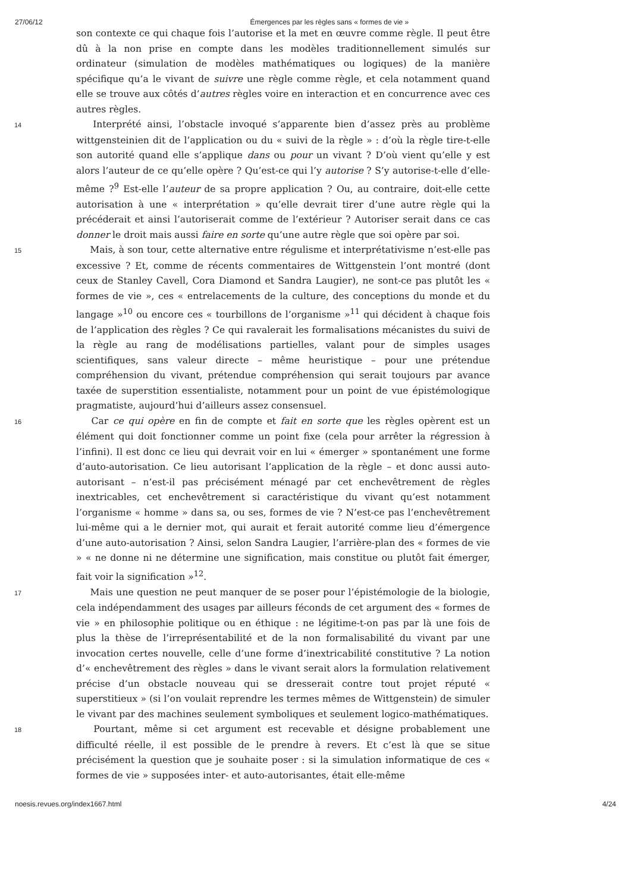27/06/12 Émergences par les règles sans « formes de vie »
son contexte ce qui chaque fois l’autorise et la met en œuvre comme règle. Il peut être dû à la non prise en compte dans les modèles traditionnellement simulés sur ordinateur (simulation de modèles mathématiques ou logiques) de la manière spécifique qu’a le vivant de suivre une règle comme règle, et cela notamment quand elle se trouve aux côtés d’autres règles voire en interaction et en concurrence avec ces autres règles.
14 Interprété ainsi, l’obstacle invoqué s’apparente bien d’assez près au problème wittgensteinien dit de l’application ou du « suivi de la règle » : d’où la règle tire-t-elle son autorité quand elle s’applique dans ou pour un vivant ? D’où vient qu’elle y est alors l’auteur de ce qu’elle opère ? Qu’est-ce qui l’y autorise ? S’y autorise-t-elle d’elle-même ?<sup>9</sup> Est-elle l’auteur de sa propre application ? Ou, au contraire, doit-elle cette autorisation à une « interprétation » qu’elle devrait tirer d’une autre règle qui la précéderait et ainsi l’autoriserait comme de l’extérieur ? Autoriser serait dans ce cas donner le droit mais aussi faire en sorte qu’une autre règle que soi opère par soi.
15 Mais, à son tour, cette alternative entre régulisme et interprétativisme n’est-elle pas excessive ? Et, comme de récents commentaires de Wittgenstein l’ont montré (dont ceux de Stanley Cavell, Cora Diamond et Sandra Laugier), ne sont-ce pas plutôt les « formes de vie », ces « entrelacements de la culture, des conceptions du monde et du langage »<sup>10</sup> ou encore ces « tourbillons de l’organisme »<sup>11</sup> qui décident à chaque fois de l’application des règles ? Ce qui ravalerait les formalisations mécanistes du suivi de la règle au rang de modélisations partielles, valant pour de simples usages scientifiques, sans valeur directe – même heuristique – pour une prétendue compréhension du vivant, prétendue compréhension qui serait toujours par avance taxée de superstition essentialiste, notamment pour un point de vue épistémologique pragmatiste, aujourd’hui d’ailleurs assez consensuel.
16 Car ce qui opère en fin de compte et fait en sorte que les règles opèrent est un élément qui doit fonctionner comme un point fixe (cela pour arrêter la régression à l’infini). Il est donc ce lieu qui devrait voir en lui « émerger » spontanément une forme d’auto-autorisation. Ce lieu autorisant l’application de la règle – et donc aussi auto-autorisant – n’est-il pas précisément ménagé par cet enchevêtrement de règles inextricables, cet enchevêtrement si caractéristique du vivant qu’est notamment l’organisme « homme » dans sa, ou ses, formes de vie ? N’est-ce pas l’enchevêtrement lui-même qui a le dernier mot, qui aurait et ferait autorité comme lieu d’émergence d’une auto-autorisation ? Ainsi, selon Sandra Laugier, l’arrière-plan des « formes de vie » « ne donne ni ne détermine une signification, mais constitue ou plutôt fait émerger, fait voir la signification »<sup>12</sup>.
17 Mais une question ne peut manquer de se poser pour l’épistémologie de la biologie, cela indépendamment des usages par ailleurs féconds de cet argument des « formes de vie » en philosophie politique ou en éthique : ne légitime-t-on pas par là une fois de plus la thèse de l’irreprésentabilité et de la non formalisabilité du vivant par une invocation certes nouvelle, celle d’une forme d’inextricabilité constitutive ? La notion d’« enchevêtrement des règles » dans le vivant serait alors la formulation relativement précise d’un obstacle nouveau qui se dresserait contre tout projet réputé « superstitieux » (si l’on voulait reprendre les termes mêmes de Wittgenstein) de simuler le vivant par des machines seulement symboliques et seulement logico-mathématiques.
18 Pourtant, même si cet argument est recevable et désigne probablement une difficulté réelle, il est possible de le prendre à revers. Et c’est là que se situe précisément la question que je souhaite poser : si la simulation informatique de ces « formes de vie » supposées inter- et auto-autorisantes, était elle-même
noesis.revues.org/index1667.html 4/24